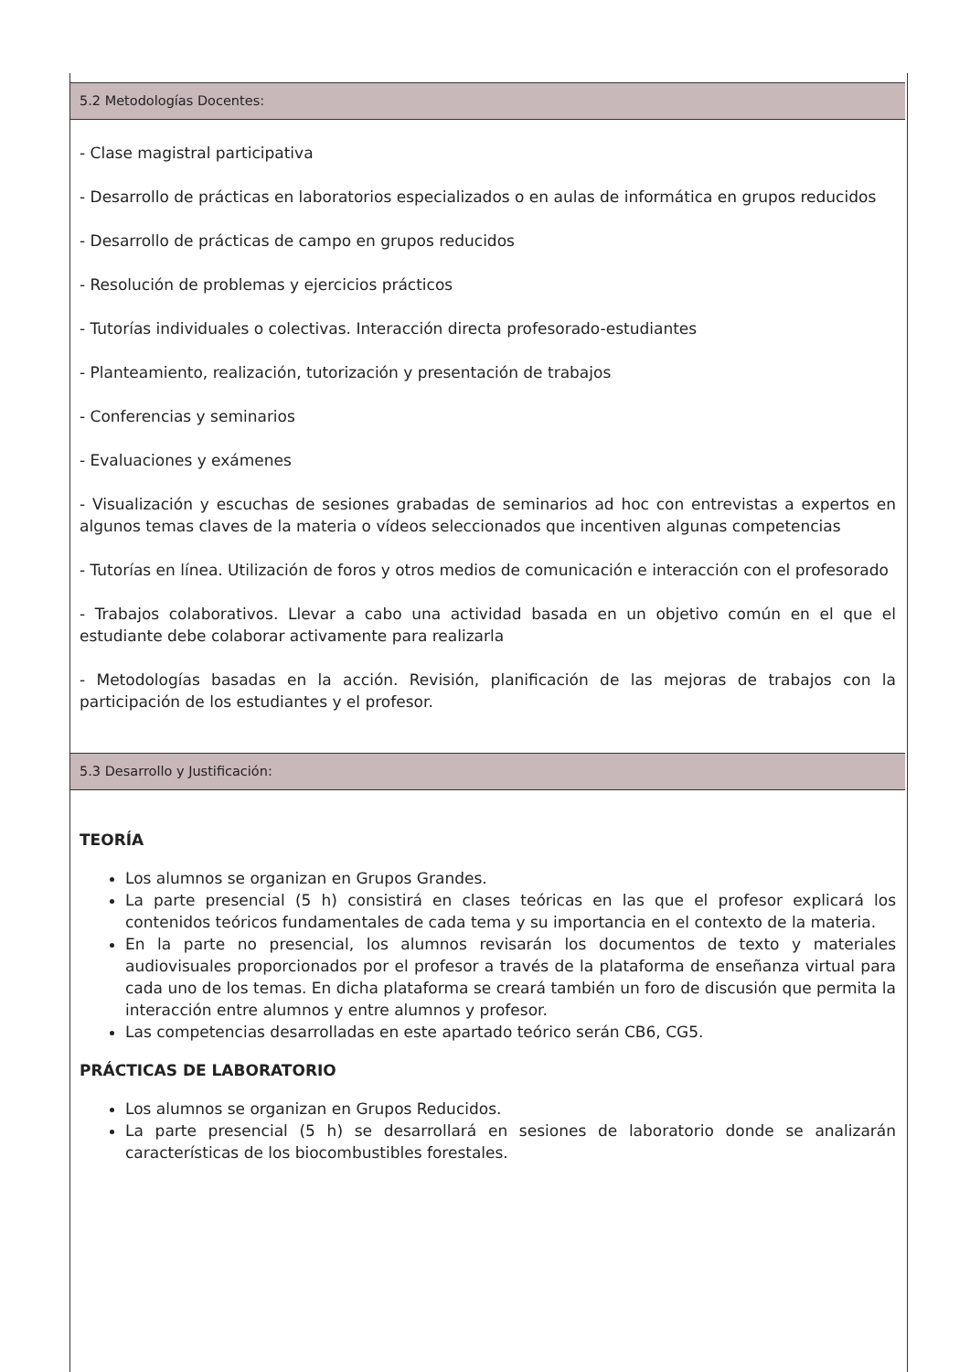5.2 Metodologías Docentes:
- Clase magistral participativa
- Desarrollo de prácticas en laboratorios especializados o en aulas de informática en grupos reducidos
- Desarrollo de prácticas de campo en grupos reducidos
- Resolución de problemas y ejercicios prácticos
- Tutorías individuales o colectivas. Interacción directa profesorado-estudiantes
- Planteamiento, realización, tutorización y presentación de trabajos
- Conferencias y seminarios
- Evaluaciones y exámenes
- Visualización y escuchas de sesiones grabadas de seminarios ad hoc con entrevistas a expertos en algunos temas claves de la materia o vídeos seleccionados que incentiven algunas competencias
- Tutorías en línea. Utilización de foros y otros medios de comunicación e interacción con el profesorado
- Trabajos colaborativos. Llevar a cabo una actividad basada en un objetivo común en el que el estudiante debe colaborar activamente para realizarla
- Metodologías basadas en la acción. Revisión, planificación de las mejoras de trabajos con la participación de los estudiantes y el profesor.
5.3 Desarrollo y Justificación:
TEORÍA
Los alumnos se organizan en Grupos Grandes.
La parte presencial (5 h) consistirá en clases teóricas en las que el profesor explicará los contenidos teóricos fundamentales de cada tema y su importancia en el contexto de la materia.
En la parte no presencial, los alumnos revisarán los documentos de texto y materiales audiovisuales proporcionados por el profesor a través de la plataforma de enseñanza virtual para cada uno de los temas. En dicha plataforma se creará también un foro de discusión que permita la interacción entre alumnos y entre alumnos y profesor.
Las competencias desarrolladas en este apartado teórico serán CB6, CG5.
PRÁCTICAS DE LABORATORIO
Los alumnos se organizan en Grupos Reducidos.
La parte presencial (5 h) se desarrollará en sesiones de laboratorio donde se analizarán características de los biocombustibles forestales.